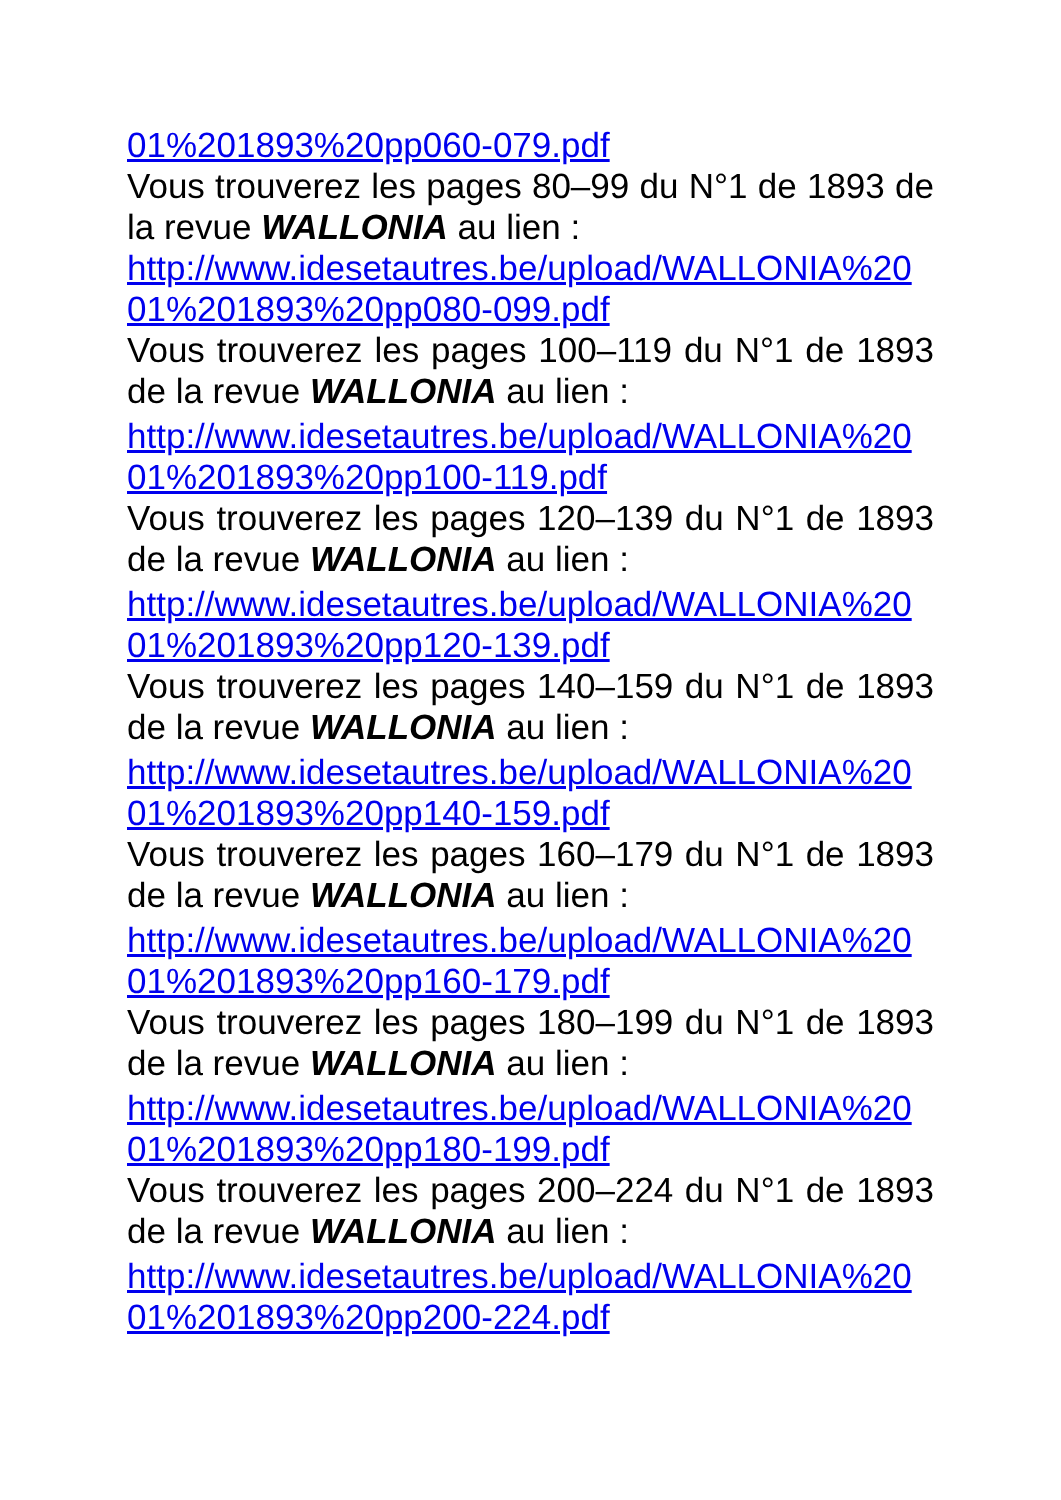01%201893%20pp060-079.pdf
Vous trouverez les pages 80–99 du N°1 de 1893 de la revue WALLONIA au lien :
http://www.idesetautres.be/upload/WALLONIA%20 01%201893%20pp080-099.pdf
Vous trouverez les pages 100–119 du N°1 de 1893 de la revue WALLONIA au lien :
http://www.idesetautres.be/upload/WALLONIA%20 01%201893%20pp100-119.pdf
Vous trouverez les pages 120–139 du N°1 de 1893 de la revue WALLONIA au lien :
http://www.idesetautres.be/upload/WALLONIA%20 01%201893%20pp120-139.pdf
Vous trouverez les pages 140–159 du N°1 de 1893 de la revue WALLONIA au lien :
http://www.idesetautres.be/upload/WALLONIA%20 01%201893%20pp140-159.pdf
Vous trouverez les pages 160–179 du N°1 de 1893 de la revue WALLONIA au lien :
http://www.idesetautres.be/upload/WALLONIA%20 01%201893%20pp160-179.pdf
Vous trouverez les pages 180–199 du N°1 de 1893 de la revue WALLONIA au lien :
http://www.idesetautres.be/upload/WALLONIA%20 01%201893%20pp180-199.pdf
Vous trouverez les pages 200–224 du N°1 de 1893 de la revue WALLONIA au lien :
http://www.idesetautres.be/upload/WALLONIA%20 01%201893%20pp200-224.pdf